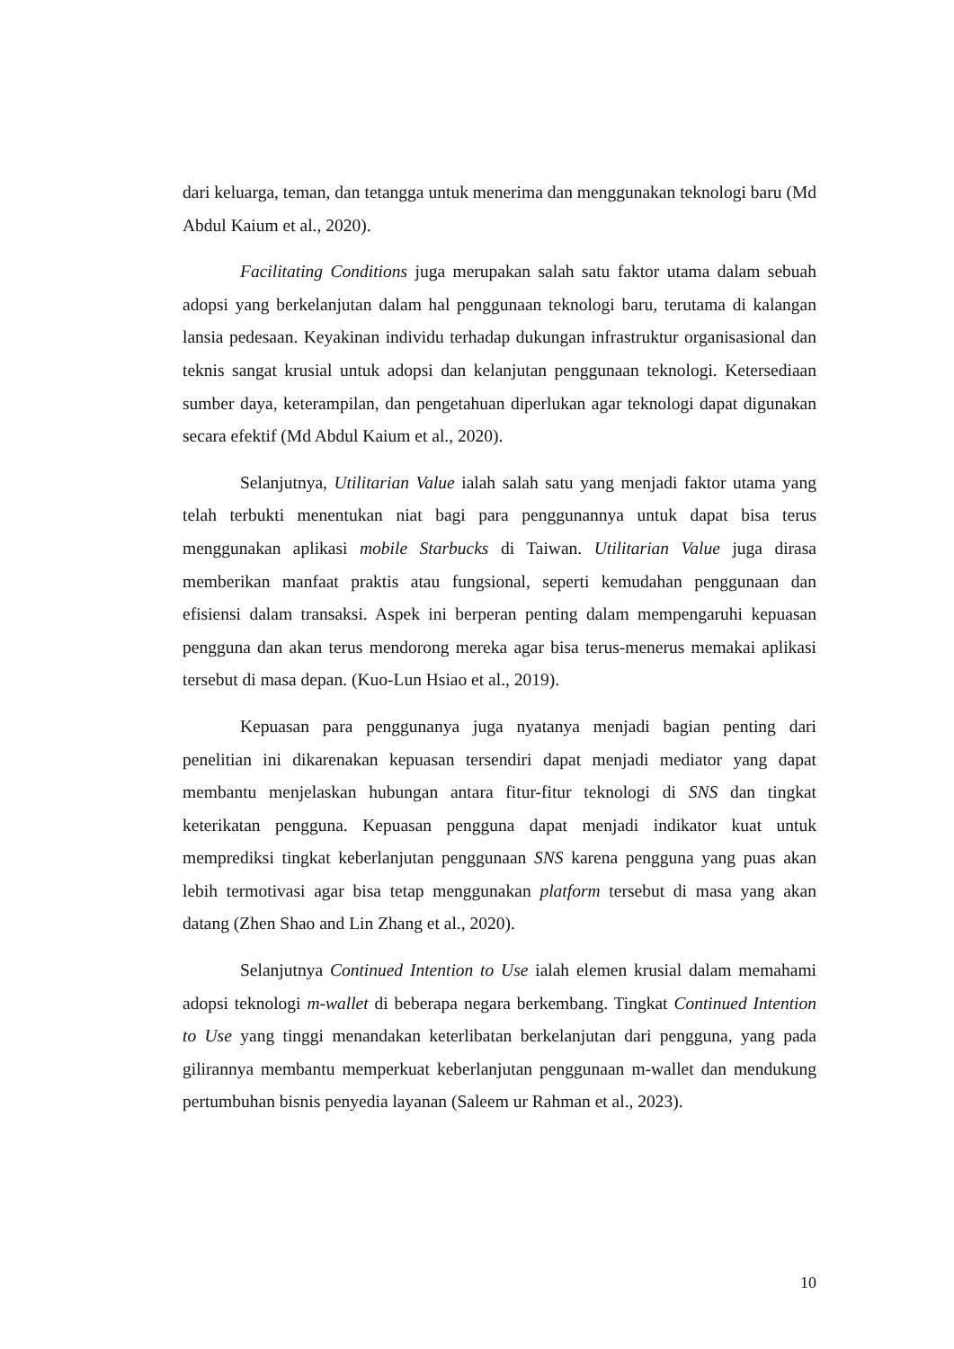dari keluarga, teman, dan tetangga untuk menerima dan menggunakan teknologi baru (Md Abdul Kaium et al., 2020).
Facilitating Conditions juga merupakan salah satu faktor utama dalam sebuah adopsi yang berkelanjutan dalam hal penggunaan teknologi baru, terutama di kalangan lansia pedesaan. Keyakinan individu terhadap dukungan infrastruktur organisasional dan teknis sangat krusial untuk adopsi dan kelanjutan penggunaan teknologi. Ketersediaan sumber daya, keterampilan, dan pengetahuan diperlukan agar teknologi dapat digunakan secara efektif (Md Abdul Kaium et al., 2020).
Selanjutnya, Utilitarian Value ialah salah satu yang menjadi faktor utama yang telah terbukti menentukan niat bagi para penggunannya untuk dapat bisa terus menggunakan aplikasi mobile Starbucks di Taiwan. Utilitarian Value juga dirasa memberikan manfaat praktis atau fungsional, seperti kemudahan penggunaan dan efisiensi dalam transaksi. Aspek ini berperan penting dalam mempengaruhi kepuasan pengguna dan akan terus mendorong mereka agar bisa terus-menerus memakai aplikasi tersebut di masa depan. (Kuo-Lun Hsiao et al., 2019).
Kepuasan para penggunanya juga nyatanya menjadi bagian penting dari penelitian ini dikarenakan kepuasan tersendiri dapat menjadi mediator yang dapat membantu menjelaskan hubungan antara fitur-fitur teknologi di SNS dan tingkat keterikatan pengguna. Kepuasan pengguna dapat menjadi indikator kuat untuk memprediksi tingkat keberlanjutan penggunaan SNS karena pengguna yang puas akan lebih termotivasi agar bisa tetap menggunakan platform tersebut di masa yang akan datang (Zhen Shao and Lin Zhang et al., 2020).
Selanjutnya Continued Intention to Use ialah elemen krusial dalam memahami adopsi teknologi m-wallet di beberapa negara berkembang. Tingkat Continued Intention to Use yang tinggi menandakan keterlibatan berkelanjutan dari pengguna, yang pada gilirannya membantu memperkuat keberlanjutan penggunaan m-wallet dan mendukung pertumbuhan bisnis penyedia layanan (Saleem ur Rahman et al., 2023).
10